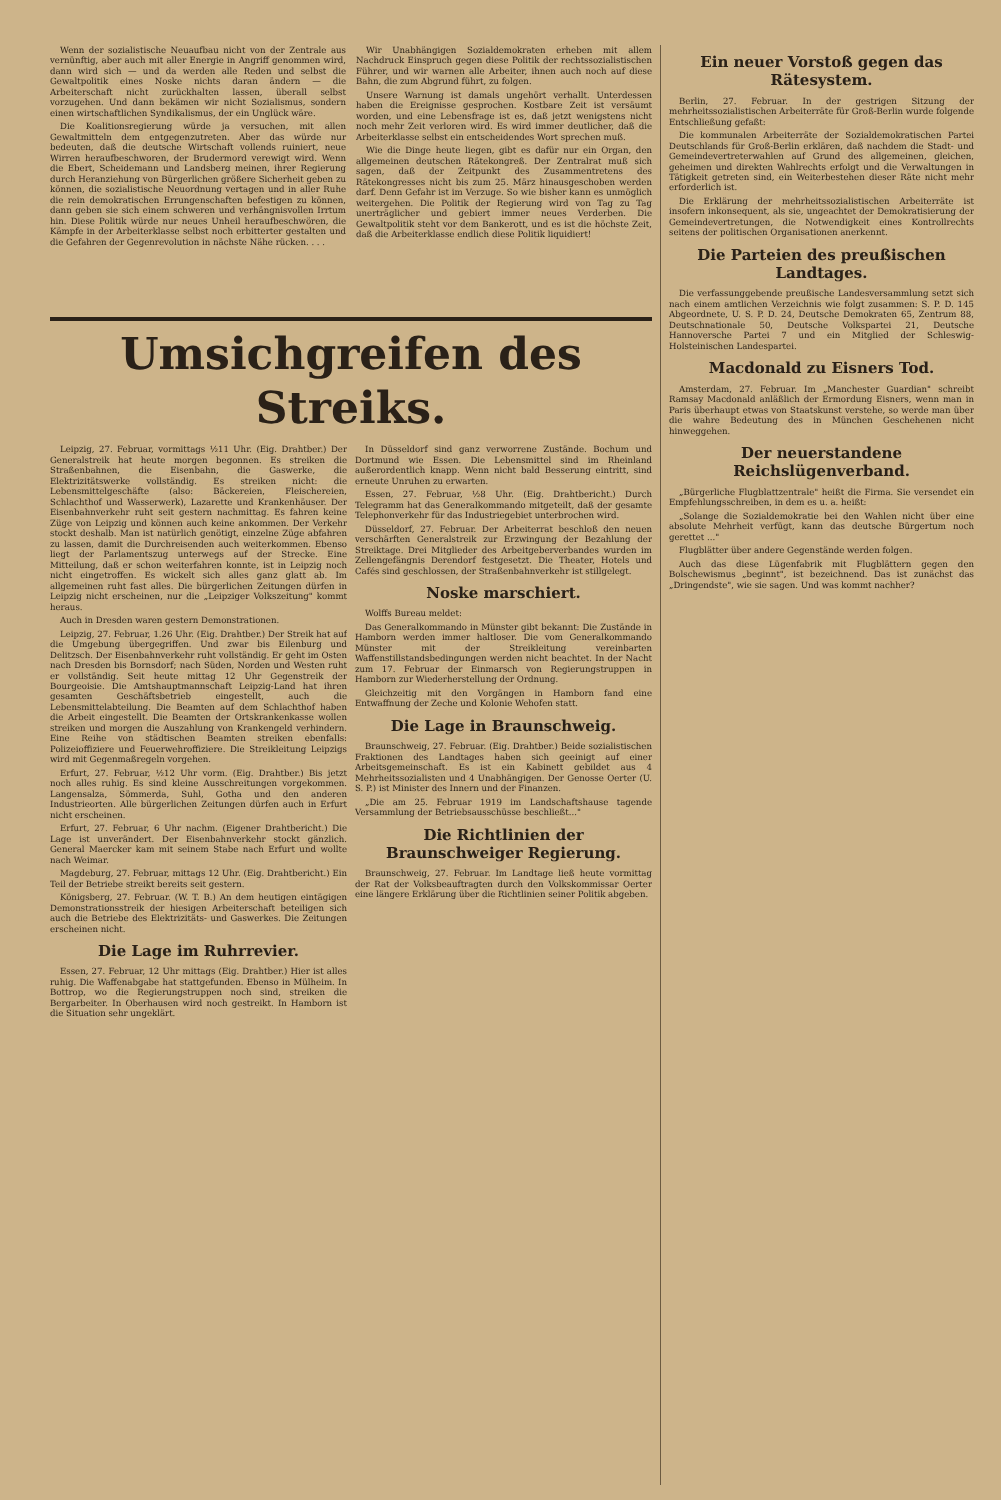Wenn der sozialistische Neuaufbau nicht von der Zentrale aus vernünftig, aber auch mit aller Energie in Angriff genommen wird, dann wird sich — und da werden alle Reden und selbst die Gewaltpolitik eines Noske nichts daran ändern — die Arbeiterschaft nicht zurückhalten lassen, überall selbst vorzugehen. Und dann bekämen wir nicht Sozialismus, sondern einen wirtschaftlichen Syndikalismus, der ein Unglück wäre.
Die Koalitionsregierung würde ja versuchen, mit allen Gewaltmitteln dem entgegenzutreten. Aber das würde nur bedeuten, daß die deutsche Wirtschaft vollends ruiniert, neue Wirren heraufbeschworen, der Brudermord verewigt wird. Wenn die Ebert, Scheidemann und Landsberg meinen, ihrer Regierung durch Heranziehung von Bürgerlichen größere Sicherheit geben zu können, die sozialistische Neuordnung vertagen und in aller Ruhe die rein demokratischen Errungenschaften befestigen zu können, dann geben sie sich einem schweren und verhängnisvollen Irrtum hin. Diese Politik würde nur neues Unheil heraufbeschwören, die Kämpfe in der Arbeiterklasse selbst noch erbitterter gestalten und die Gefahren der Gegenrevolution in nächste Nähe rücken. . . .
Wir Unabhängigen Sozialdemokraten erheben mit allem Nachdruck Einspruch gegen diese Politik der rechtssozialistischen Führer, und wir warnen alle Arbeiter, ihnen auch noch auf diese Bahn, die zum Abgrund führt, zu folgen.
Unsere Warnung ist damals ungehört verhallt. Unterdessen haben die Ereignisse gesprochen. Kostbare Zeit ist versäumt worden, und eine Lebensfrage ist es, daß jetzt wenigstens nicht noch mehr Zeit verloren wird. Es wird immer deutlicher, daß die Arbeiterklasse selbst ein entscheidendes Wort sprechen muß.
Wie die Dinge heute liegen, gibt es dafür nur ein Organ, den allgemeinen deutschen Rätekongreß. Der Zentralrat muß sich sagen, daß der Zeitpunkt des Zusammentretens des Rätekongresses nicht bis zum 25. März hinausgeschoben werden darf. Denn Gefahr ist im Verzuge. So wie bisher kann es unmöglich weitergehen. Die Politik der Regierung wird von Tag zu Tag unerträglicher und gebiert immer neues Verderben. Die Gewaltpolitik steht vor dem Bankerott, und es ist die höchste Zeit, daß die Arbeiterklasse endlich diese Politik liquidiert!
Umsichgreifen des Streiks.
Leipzig, 27. Februar, vormittags ½11 Uhr. (Eig. Drahtber.) Der Generalstreik hat heute morgen begonnen. Es streiken die Straßenbahnen, die Eisenbahn, die Gaswerke, die Elektrizitätswerke vollständig. Es streiken nicht: die Lebensmittelgeschäfte (also: Bäckereien, Fleischereien, Schlachthof und Wasserwerk), Lazarette und Krankenhäuser. Der Eisenbahnverkehr ruht seit gestern nachmittag. Es fahren keine Züge von Leipzig und können auch keine ankommen. Der Verkehr stockt deshalb. Man ist natürlich genötigt, einzelne Züge abfahren zu lassen, damit die Durchreisenden auch weiterkommen. Ebenso liegt der Parlamentszug unterwegs auf der Strecke. Eine Mitteilung, daß er schon weiterfahren konnte, ist in Leipzig noch nicht eingetroffen. Es wickelt sich alles ganz glatt ab. Im allgemeinen ruht fast alles. Die bürgerlichen Zeitungen dürfen in Leipzig nicht erscheinen, nur die „Leipziger Volkszeitung" kommt heraus.
Auch in Dresden waren gestern Demonstrationen.
Leipzig, 27. Februar, 1.26 Uhr. (Eig. Drahtber.) Der Streik hat auf die Umgebung übergegriffen. Und zwar bis Eilenburg und Delitzsch. Der Eisenbahnverkehr ruht vollständig. Er geht im Osten nach Dresden bis Bornsdorf; nach Süden, Norden und Westen ruht er vollständig. Seit heute mittag 12 Uhr Gegenstreik der Bourgeoisie. Die Amtshauptmannschaft Leipzig-Land hat ihren gesamten Geschäftsbetrieb eingestellt, auch die Lebensmittelabteilung. Die Beamten auf dem Schlachthof haben die Arbeit eingestellt. Die Beamten der Ortskrankenkasse wollen streiken und morgen die Auszahlung von Krankengeld verhindern. Eine Reihe von städtischen Beamten streiken ebenfalls: Polizeioffiziere und Feuerwehroffiziere. Die Streikleitung Leipzigs wird mit Gegenmaßregeln vorgehen.
Erfurt, 27. Februar, ½12 Uhr vorm. (Eig. Drahtber.) Bis jetzt noch alles ruhig. Es sind kleine Ausschreitungen vorgekommen. Langensalza, Sömmerda, Suhl, Gotha und den anderen Industrieorten. Alle bürgerlichen Zeitungen dürfen auch in Erfurt nicht erscheinen.
Erfurt, 27. Februar, 6 Uhr nachm. (Eigener Drahtbericht.) Die Lage ist unverändert. Der Eisenbahnverkehr stockt gänzlich. General Maercker kam mit seinem Stabe nach Erfurt und wollte nach Weimar.
Magdeburg, 27. Februar, mittags 12 Uhr. (Eig. Drahtbericht.) Ein Teil der Betriebe streikt bereits seit gestern.
Königsberg, 27. Februar. (W. T. B.) An dem heutigen eintägigen Demonstrationsstreik der hiesigen Arbeiterschaft beteiligen sich auch die Betriebe des Elektrizitäts- und Gaswerkes. Die Zeitungen erscheinen nicht.
Die Lage im Ruhrrevier.
Essen, 27. Februar, 12 Uhr mittags (Eig. Drahtber.) Hier ist alles ruhig. Die Waffenabgabe hat stattgefunden. Ebenso in Mülheim. In Bottrop, wo die Regierungstruppen noch sind, streiken die Bergarbeiter. In Oberhausen wird noch gestreikt. In Hamborn ist die Situation sehr ungeklärt.
In Düsseldorf sind ganz verworrene Zustände. Bochum und Dortmund wie Essen. Die Lebensmittel sind im Rheinland außerordentlich knapp. Wenn nicht bald Besserung eintritt, sind erneute Unruhen zu erwarten.
Essen, 27. Februar, ½8 Uhr. (Eig. Drahtbericht.) Durch Telegramm hat das Generalkommando mitgeteilt, daß der gesamte Telephonverkehr für das Industriegebiet unterbrochen wird.
Düsseldorf, 27. Februar. Der Arbeiterrat beschloß den neuen verschärften Generalstreik zur Erzwingung der Bezahlung der Streiktage. Drei Mitglieder des Arbeitgeberverbandes wurden im Zellengefängnis Derendorf festgesetzt. Die Theater, Hotels und Cafés sind geschlossen, der Straßenbahnverkehr ist stillgelegt.
Noske marschiert.
Wolffs Bureau meldet:
Das Generalkommando in Münster gibt bekannt: Die Zustände in Hamborn werden immer haltloser. Die vom Generalkommando Münster mit der Streikleitung vereinbarten Waffenstillstandsbedingungen werden nicht beachtet. In der Nacht zum 17. Februar der Einmarsch von Regierungstruppen in Hamborn zur Wiederherstellung der Ordnung.
Gleichzeitig mit den Vorgängen in Hamborn fand eine Entwaffnung der Zeche und Kolonie Wehofen statt.
Die Lage in Braunschweig.
Braunschweig, 27. Februar. (Eig. Drahtber.) Beide sozialistischen Fraktionen des Landtages haben sich geeinigt auf einer Arbeitsgemeinschaft. Es ist ein Kabinett gebildet aus 4 Mehrheitssozialisten und 4 Unabhängigen. Der Genosse Oerter (U. S. P.) ist Minister des Innern und der Finanzen.
„Die am 25. Februar 1919 im Landschaftshause tagende Versammlung der Betriebsausschüsse beschließt..."
Die Richtlinien der Braunschweiger Regierung.
Braunschweig, 27. Februar. Im Landtage ließ heute vormittag der Rat der Volksbeauftragten durch den Volkskommissar Oerter eine längere Erklärung über die Richtlinien seiner Politik abgeben.
Ein neuer Vorstoß gegen das Rätesystem.
Berlin, 27. Februar. In der gestrigen Sitzung der mehrheitssozialistischen Arbeiterräte für Groß-Berlin wurde folgende Entschließung gefaßt:
Die kommunalen Arbeiterräte der Sozialdemokratischen Partei Deutschlands für Groß-Berlin erklären, daß nachdem die Stadt- und Gemeindevertreterwahlen auf Grund des allgemeinen, gleichen, geheimen und direkten Wahlrechts erfolgt und die Verwaltungen in Tätigkeit getreten sind, ein Weiterbestehen dieser Räte nicht mehr erforderlich ist.
Die Erklärung der mehrheitssozialistischen Arbeiterräte ist insofern inkonsequent, als sie, ungeachtet der Demokratisierung der Gemeindevertretungen, die Notwendigkeit eines Kontrollrechts seitens der politischen Organisationen anerkennt.
Die Parteien des preußischen Landtages.
Die verfassunggebende preußische Landesversammlung setzt sich nach einem amtlichen Verzeichnis wie folgt zusammen: S. P. D. 145 Abgeordnete, U. S. P. D. 24, Deutsche Demokraten 65, Zentrum 88, Deutschnationale 50, Deutsche Volkspartei 21, Deutsche Hannoversche Partei 7 und ein Mitglied der Schleswig-Holsteinischen Landespartei.
Macdonald zu Eisners Tod.
Amsterdam, 27. Februar. Im „Manchester Guardian" schreibt Ramsay Macdonald anläßlich der Ermordung Eisners, wenn man in Paris überhaupt etwas von Staatskunst verstehe, so werde man über die wahre Bedeutung des in München Geschehenen nicht hinweggehen.
Der neuerstandene Reichslügenverband.
„Bürgerliche Flugblattzentrale" heißt die Firma. Sie versendet ein Empfehlungsschreiben, in dem es u. a. heißt:
„Solange die Sozialdemokratie bei den Wahlen nicht über eine absolute Mehrheit verfügt, kann das deutsche Bürgertum noch gerettet ..."
Flugblätter über andere Gegenstände werden folgen.
Auch das diese Lügenfabrik mit Flugblättern gegen den Bolschewismus „beginnt", ist bezeichnend. Das ist zunächst das „Dringendste", wie sie sagen. Und was kommt nachher?